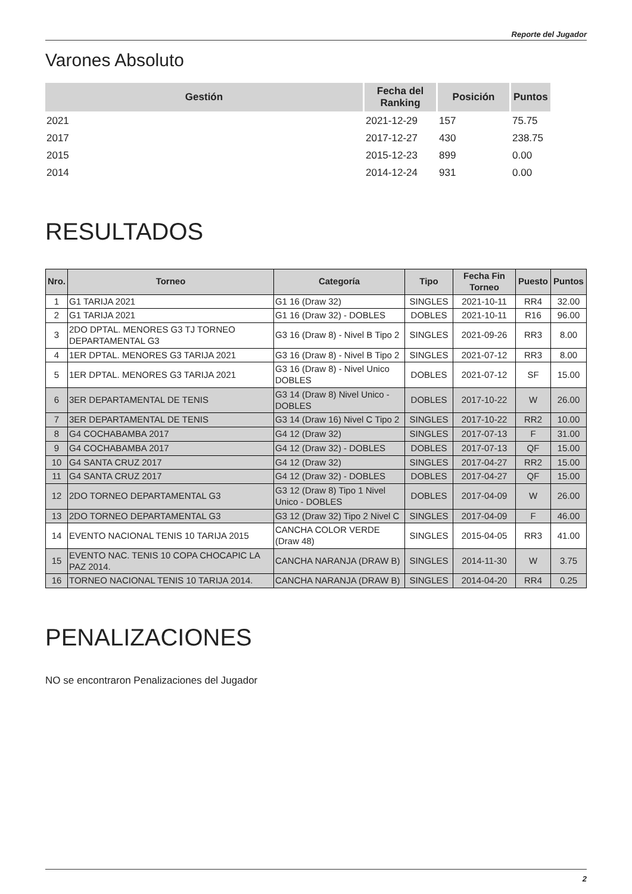Reporte del Jugador
Varones Absoluto
| Gestión | Fecha del Ranking | Posición | Puntos |
| --- | --- | --- | --- |
| 2021 | 2021-12-29 | 157 | 75.75 |
| 2017 | 2017-12-27 | 430 | 238.75 |
| 2015 | 2015-12-23 | 899 | 0.00 |
| 2014 | 2014-12-24 | 931 | 0.00 |
RESULTADOS
| Nro. | Torneo | Categoría | Tipo | Fecha Fin Torneo | Puesto | Puntos |
| --- | --- | --- | --- | --- | --- | --- |
| 1 | G1 TARIJA 2021 | G1 16 (Draw 32) | SINGLES | 2021-10-11 | RR4 | 32.00 |
| 2 | G1 TARIJA 2021 | G1 16 (Draw 32) - DOBLES | DOBLES | 2021-10-11 | R16 | 96.00 |
| 3 | 2DO DPTAL. MENORES G3 TJ TORNEO DEPARTAMENTAL G3 | G3 16 (Draw 8) - Nivel B Tipo 2 | SINGLES | 2021-09-26 | RR3 | 8.00 |
| 4 | 1ER DPTAL. MENORES G3 TARIJA 2021 | G3 16 (Draw 8) - Nivel B Tipo 2 | SINGLES | 2021-07-12 | RR3 | 8.00 |
| 5 | 1ER DPTAL. MENORES G3 TARIJA 2021 | G3 16 (Draw 8) - Nivel Unico DOBLES | DOBLES | 2021-07-12 | SF | 15.00 |
| 6 | 3ER DEPARTAMENTAL DE TENIS | G3 14 (Draw 8) Nivel Unico - DOBLES | DOBLES | 2017-10-22 | W | 26.00 |
| 7 | 3ER DEPARTAMENTAL DE TENIS | G3 14 (Draw 16) Nivel C Tipo 2 | SINGLES | 2017-10-22 | RR2 | 10.00 |
| 8 | G4 COCHABAMBA 2017 | G4 12 (Draw 32) | SINGLES | 2017-07-13 | F | 31.00 |
| 9 | G4 COCHABAMBA 2017 | G4 12 (Draw 32) - DOBLES | DOBLES | 2017-07-13 | QF | 15.00 |
| 10 | G4 SANTA CRUZ 2017 | G4 12 (Draw 32) | SINGLES | 2017-04-27 | RR2 | 15.00 |
| 11 | G4 SANTA CRUZ 2017 | G4 12 (Draw 32) - DOBLES | DOBLES | 2017-04-27 | QF | 15.00 |
| 12 | 2DO TORNEO DEPARTAMENTAL G3 | G3 12 (Draw 8) Tipo 1 Nivel Unico - DOBLES | DOBLES | 2017-04-09 | W | 26.00 |
| 13 | 2DO TORNEO DEPARTAMENTAL G3 | G3 12 (Draw 32) Tipo 2 Nivel C | SINGLES | 2017-04-09 | F | 46.00 |
| 14 | EVENTO NACIONAL TENIS 10 TARIJA 2015 | CANCHA COLOR VERDE (Draw 48) | SINGLES | 2015-04-05 | RR3 | 41.00 |
| 15 | EVENTO NAC. TENIS 10 COPA CHOCAPIC LA PAZ 2014. | CANCHA NARANJA (DRAW B) | SINGLES | 2014-11-30 | W | 3.75 |
| 16 | TORNEO NACIONAL TENIS 10 TARIJA 2014. | CANCHA NARANJA (DRAW B) | SINGLES | 2014-04-20 | RR4 | 0.25 |
PENALIZACIONES
NO se encontraron Penalizaciones del Jugador
2